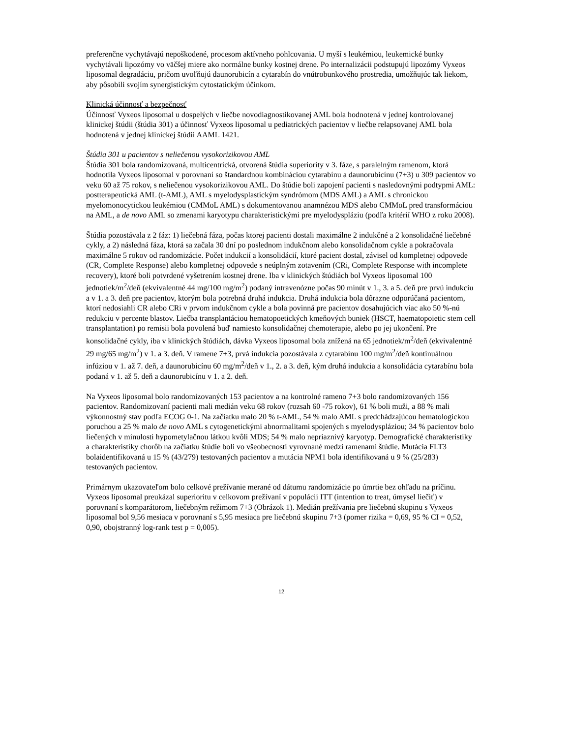preferenčne vychytávajú nepoškodené, procesom aktívneho pohlcovania. U myší s leukémiou, leukemické bunky vychytávali lipozómy vo väčšej miere ako normálne bunky kostnej drene. Po internalizácii podstupujú lipozómy Vyxeos liposomal degradáciu, pričom uvoľňujú daunorubicín a cytarabín do vnútrobunkového prostredia, umožňujúc tak liekom, aby pôsobili svojím synergistickým cytostatickým účinkom.
Klinická účinnosť a bezpečnosť
Účinnosť Vyxeos liposomal u dospelých v liečbe novodiagnostikovanej AML bola hodnotená v jednej kontrolovanej klinickej štúdii (štúdia 301) a účinnosť Vyxeos liposomal u pediatrických pacientov v liečbe relapsovanej AML bola hodnotená v jednej klinickej štúdii AAML 1421.
Štúdia 301 u pacientov s neliečenou vysokorizikovou AML
Štúdia 301 bola randomizovaná, multicentrická, otvorená štúdia superiority v 3. fáze, s paralelným ramenom, ktorá hodnotila Vyxeos liposomal v porovnaní so štandardnou kombináciou cytarabínu a daunorubicínu (7+3) u 309 pacientov vo veku 60 až 75 rokov, s neliečenou vysokorizikovou AML. Do štúdie boli zapojení pacienti s nasledovnými podtypmi AML: postterapeutická AML (t-AML), AML s myelodysplastickým syndrómom (MDS AML) a AML s chronickou myelomonocytickou leukémiou (CMMoL AML) s dokumentovanou anamnézou MDS alebo CMMoL pred transformáciou na AML, a de novo AML so zmenami karyotypu charakteristickými pre myelodyspláziu (podľa kritérií WHO z roku 2008).
Štúdia pozostávala z 2 fáz: 1) liečebná fáza, počas ktorej pacienti dostali maximálne 2 indukčné a 2 konsolidačné liečebné cykly, a 2) následná fáza, ktorá sa začala 30 dní po poslednom indukčnom alebo konsolidačnom cykle a pokračovala maximálne 5 rokov od randomizácie. Počet indukcií a konsolidácií, ktoré pacient dostal, závisel od kompletnej odpovede (CR, Complete Response) alebo kompletnej odpovede s neúplným zotavením (CRi, Complete Response with incomplete recovery), ktoré boli potvrdené vyšetrením kostnej drene. Iba v klinických štúdiách bol Vyxeos liposomal 100 jednotiek/m<sup>2</sup>/deň (ekvivalentné 44 mg/100 mg/m<sup>2</sup>) podaný intravenózne počas 90 minút v 1., 3. a 5. deň pre prvú indukciu a v 1. a 3. deň pre pacientov, ktorým bola potrebná druhá indukcia. Druhá indukcia bola dôrazne odporúčaná pacientom, ktorí nedosiahli CR alebo CRi v prvom indukčnom cykle a bola povinná pre pacientov dosahujúcich viac ako 50 %-nú redukciu v percente blastov. Liečba transplantáciou hematopoetických kmeňových buniek (HSCT, haematopoietic stem cell transplantation) po remisii bola povolená buď namiesto konsolidačnej chemoterapie, alebo po jej ukončení. Pre konsolidačné cykly, iba v klinických štúdiách, dávka Vyxeos liposomal bola znížená na 65 jednotiek/m<sup>2</sup>/deň (ekvivalentné 29 mg/65 mg/m<sup>2</sup>) v 1. a 3. deň. V ramene 7+3, prvá indukcia pozostávala z cytarabínu 100 mg/m<sup>2</sup>/deň kontinuálnou infúziou v 1. až 7. deň, a daunorubicínu 60 mg/m<sup>2</sup>/deň v 1., 2. a 3. deň, kým druhá indukcia a konsolidácia cytarabínu bola podaná v 1. až 5. deň a daunorubicínu v 1. a 2. deň.
Na Vyxeos liposomal bolo randomizovaných 153 pacientov a na kontrolné rameno 7+3 bolo randomizovaných 156 pacientov. Randomizovaní pacienti mali medián veku 68 rokov (rozsah 60 -75 rokov), 61 % boli muži, a 88 % mali výkonnostný stav podľa ECOG 0-1. Na začiatku malo 20 % t-AML, 54 % malo AML s predchádzajúcou hematologickou poruchou a 25 % malo de novo AML s cytogenetickými abnormalitami spojených s myelodyspláziou; 34 % pacientov bolo liečených v minulosti hypometylačnou látkou kvôli MDS; 54 % malo nepriaznivý karyotyp. Demografické charakteristiky a charakteristiky chorôb na začiatku štúdie boli vo všeobecnosti vyrovnané medzi ramenami štúdie. Mutácia FLT3 bolaidentifikovaná u 15 % (43/279) testovaných pacientov a mutácia NPM1 bola identifikovaná u 9 % (25/283) testovaných pacientov.
Primárnym ukazovateľom bolo celkové prežívanie merané od dátumu randomizácie po úmrtie bez ohľadu na príčinu. Vyxeos liposomal preukázal superioritu v celkovom prežívaní v populácii ITT (intention to treat, úmysel liečiť) v porovnaní s komparátorom, liečebným režimom 7+3 (Obrázok 1). Medián prežívania pre liečebnú skupinu s Vyxeos liposomal bol 9,56 mesiaca v porovnaní s 5,95 mesiaca pre liečebnú skupinu 7+3 (pomer rizika = 0,69, 95 % CI = 0,52, 0,90, obojstranný log-rank test p = 0,005).
12